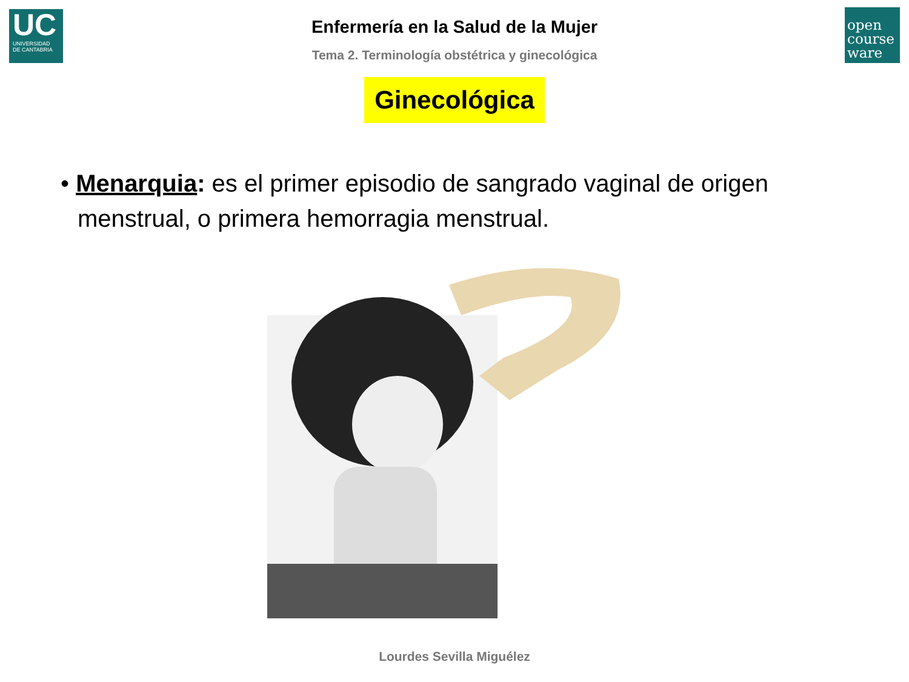UC
UNIVERSIDAD
DE CANTABRIA
open
course
ware
Enfermería en la Salud de la Mujer
Tema 2. Terminología obstétrica y ginecológica
Ginecológica
• Menarquia: es el primer episodio de sangrado vaginal de origen menstrual, o primera hemorragia menstrual.
Lourdes Sevilla Miguélez